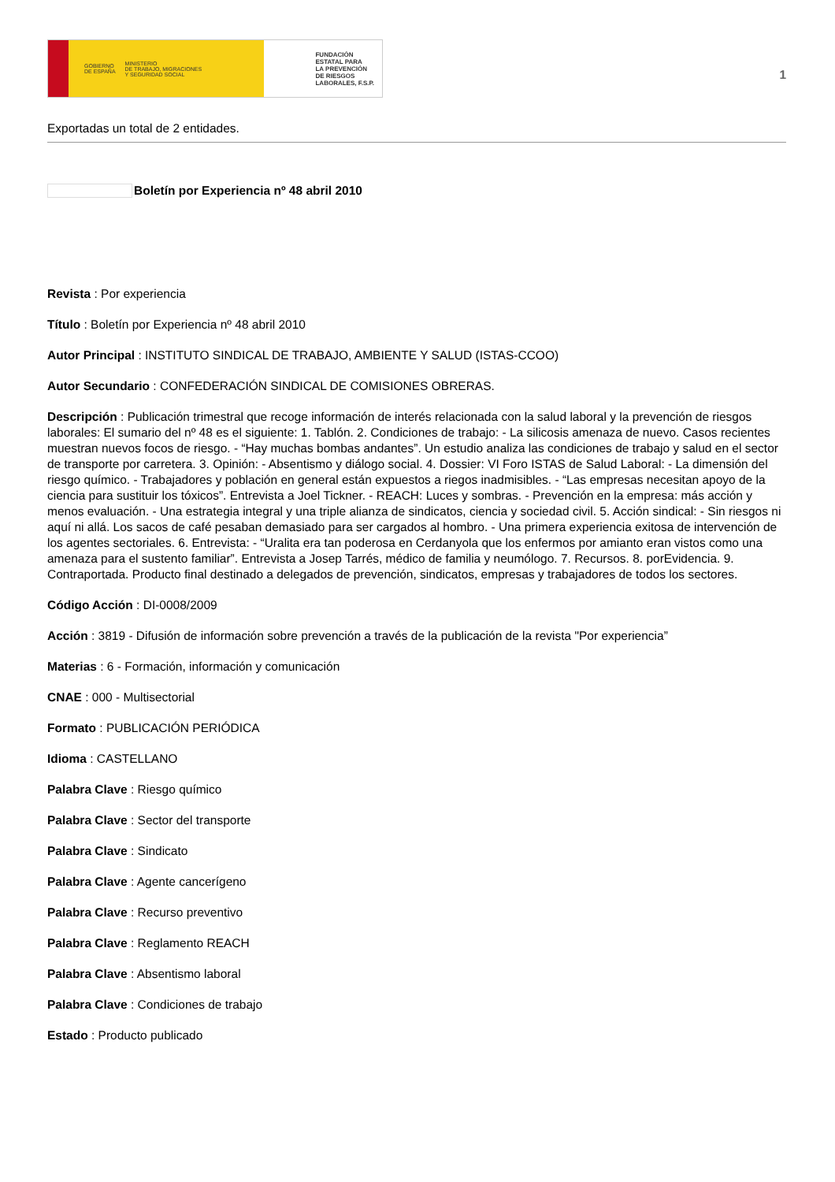GOBIERNO
DE ESPAÑA MINISTERIO
DE TRABAJO, MIGRACIONES
Y SEGURIDAD SOCIAL
FUNDACIÓN
ESTATAL PARA
LA PREVENCIÓN
DE RIESGOS
LABORALES, F.S.P.
1
Exportadas un total de 2 entidades.
Boletín por Experiencia nº 48 abril 2010
Revista : Por experiencia
Título : Boletín por Experiencia nº 48 abril 2010
Autor Principal : INSTITUTO SINDICAL DE TRABAJO, AMBIENTE Y SALUD (ISTAS-CCOO)
Autor Secundario : CONFEDERACIÓN SINDICAL DE COMISIONES OBRERAS.
Descripción : Publicación trimestral que recoge información de interés relacionada con la salud laboral y la prevención de riesgos laborales: El sumario del nº 48 es el siguiente: 1. Tablón. 2. Condiciones de trabajo: - La silicosis amenaza de nuevo. Casos recientes muestran nuevos focos de riesgo. - “Hay muchas bombas andantes”. Un estudio analiza las condiciones de trabajo y salud en el sector de transporte por carretera. 3. Opinión: - Absentismo y diálogo social. 4. Dossier: VI Foro ISTAS de Salud Laboral: - La dimensión del riesgo químico. - Trabajadores y población en general están expuestos a riegos inadmisibles. - “Las empresas necesitan apoyo de la ciencia para sustituir los tóxicos”. Entrevista a Joel Tickner. - REACH: Luces y sombras. - Prevención en la empresa: más acción y menos evaluación. - Una estrategia integral y una triple alianza de sindicatos, ciencia y sociedad civil. 5. Acción sindical: - Sin riesgos ni aquí ni allá. Los sacos de café pesaban demasiado para ser cargados al hombro. - Una primera experiencia exitosa de intervención de los agentes sectoriales. 6. Entrevista: - “Uralita era tan poderosa en Cerdanyola que los enfermos por amianto eran vistos como una amenaza para el sustento familiar”. Entrevista a Josep Tarrés, médico de familia y neumólogo. 7. Recursos. 8. porEvidencia. 9. Contraportada. Producto final destinado a delegados de prevención, sindicatos, empresas y trabajadores de todos los sectores.
Código Acción : DI-0008/2009
Acción : 3819 - Difusión de información sobre prevención a través de la publicación de la revista "Por experiencia”
Materias : 6 - Formación, información y comunicación
CNAE : 000 - Multisectorial
Formato : PUBLICACIÓN PERIÓDICA
Idioma : CASTELLANO
Palabra Clave : Riesgo químico
Palabra Clave : Sector del transporte
Palabra Clave : Sindicato
Palabra Clave : Agente cancerígeno
Palabra Clave : Recurso preventivo
Palabra Clave : Reglamento REACH
Palabra Clave : Absentismo laboral
Palabra Clave : Condiciones de trabajo
Estado : Producto publicado